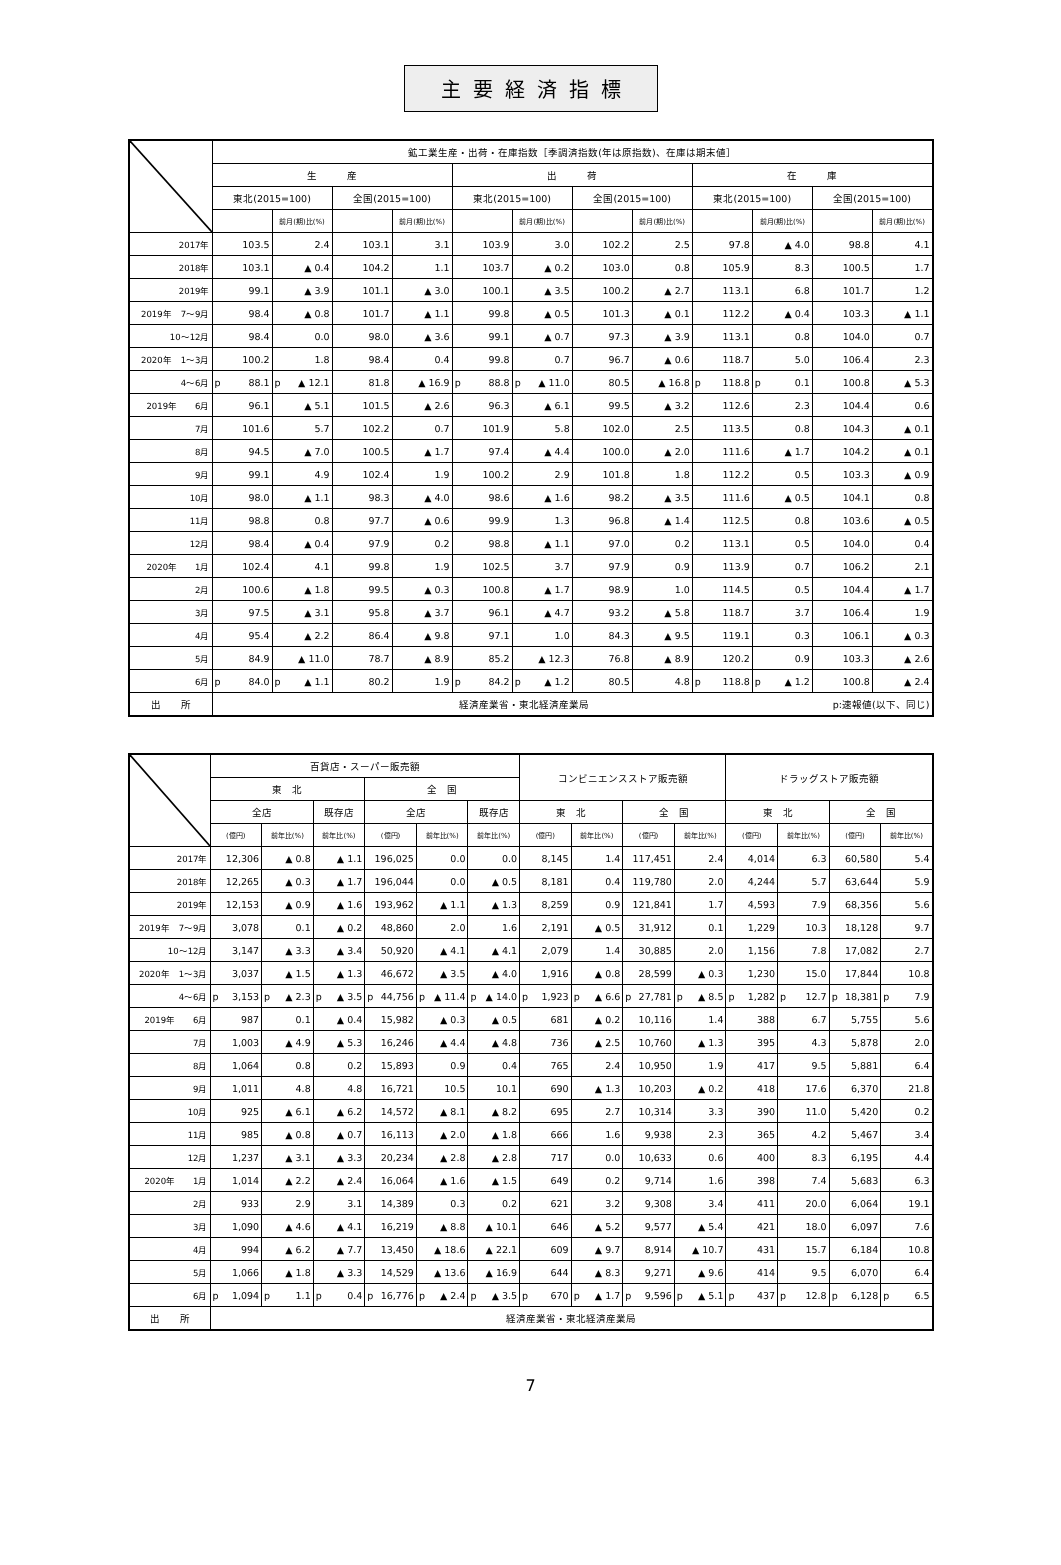主要経済指標
| | 鉱工業生産・出荷・在庫指数［季調済指数(年は原指数)、在庫は期末値］ | | | | | | | | | | | |
| --- | --- | --- | --- | --- | --- | --- | --- | --- | --- | --- | --- | --- |
| | 生 産 | | | | 出 荷 | | | | 在 庫 | | | |
| | 東北(2015=100) | | 全国(2015=100) | | 東北(2015=100) | | 全国(2015=100) | | 東北(2015=100) | | 全国(2015=100) | |
| | | 前月(期)比(%) | | 前月(期)比(%) | | 前月(期)比(%) | | 前月(期)比(%) | | 前月(期)比(%) | | 前月(期)比(%) |
| 2017年 | 103.5 | 2.4 | 103.1 | 3.1 | 103.9 | 3.0 | 102.2 | 2.5 | 97.8 | ▲ 4.0 | 98.8 | 4.1 |
| 2018年 | 103.1 | ▲ 0.4 | 104.2 | 1.1 | 103.7 | ▲ 0.2 | 103.0 | 0.8 | 105.9 | 8.3 | 100.5 | 1.7 |
| 2019年 | 99.1 | ▲ 3.9 | 101.1 | ▲ 3.0 | 100.1 | ▲ 3.5 | 100.2 | ▲ 2.7 | 113.1 | 6.8 | 101.7 | 1.2 |
| 2019年 7～9月 | 98.4 | ▲ 0.8 | 101.7 | ▲ 1.1 | 99.8 | ▲ 0.5 | 101.3 | ▲ 0.1 | 112.2 | ▲ 0.4 | 103.3 | ▲ 1.1 |
| 10～12月 | 98.4 | 0.0 | 98.0 | ▲ 3.6 | 99.1 | ▲ 0.7 | 97.3 | ▲ 3.9 | 113.1 | 0.8 | 104.0 | 0.7 |
| 2020年 1～3月 | 100.2 | 1.8 | 98.4 | 0.4 | 99.8 | 0.7 | 96.7 | ▲ 0.6 | 118.7 | 5.0 | 106.4 | 2.3 |
| 4～6月 | p 88.1 | p ▲ 12.1 | 81.8 | ▲ 16.9 | p 88.8 | p ▲ 11.0 | 80.5 | ▲ 16.8 | p 118.8 | p 0.1 | 100.8 | ▲ 5.3 |
| 2019年 6月 | 96.1 | ▲ 5.1 | 101.5 | ▲ 2.6 | 96.3 | ▲ 6.1 | 99.5 | ▲ 3.2 | 112.6 | 2.3 | 104.4 | 0.6 |
| 7月 | 101.6 | 5.7 | 102.2 | 0.7 | 101.9 | 5.8 | 102.0 | 2.5 | 113.5 | 0.8 | 104.3 | ▲ 0.1 |
| 8月 | 94.5 | ▲ 7.0 | 100.5 | ▲ 1.7 | 97.4 | ▲ 4.4 | 100.0 | ▲ 2.0 | 111.6 | ▲ 1.7 | 104.2 | ▲ 0.1 |
| 9月 | 99.1 | 4.9 | 102.4 | 1.9 | 100.2 | 2.9 | 101.8 | 1.8 | 112.2 | 0.5 | 103.3 | ▲ 0.9 |
| 10月 | 98.0 | ▲ 1.1 | 98.3 | ▲ 4.0 | 98.6 | ▲ 1.6 | 98.2 | ▲ 3.5 | 111.6 | ▲ 0.5 | 104.1 | 0.8 |
| 11月 | 98.8 | 0.8 | 97.7 | ▲ 0.6 | 99.9 | 1.3 | 96.8 | ▲ 1.4 | 112.5 | 0.8 | 103.6 | ▲ 0.5 |
| 12月 | 98.4 | ▲ 0.4 | 97.9 | 0.2 | 98.8 | ▲ 1.1 | 97.0 | 0.2 | 113.1 | 0.5 | 104.0 | 0.4 |
| 2020年 1月 | 102.4 | 4.1 | 99.8 | 1.9 | 102.5 | 3.7 | 97.9 | 0.9 | 113.9 | 0.7 | 106.2 | 2.1 |
| 2月 | 100.6 | ▲ 1.8 | 99.5 | ▲ 0.3 | 100.8 | ▲ 1.7 | 98.9 | 1.0 | 114.5 | 0.5 | 104.4 | ▲ 1.7 |
| 3月 | 97.5 | ▲ 3.1 | 95.8 | ▲ 3.7 | 96.1 | ▲ 4.7 | 93.2 | ▲ 5.8 | 118.7 | 3.7 | 106.4 | 1.9 |
| 4月 | 95.4 | ▲ 2.2 | 86.4 | ▲ 9.8 | 97.1 | 1.0 | 84.3 | ▲ 9.5 | 119.1 | 0.3 | 106.1 | ▲ 0.3 |
| 5月 | 84.9 | ▲ 11.0 | 78.7 | ▲ 8.9 | 85.2 | ▲ 12.3 | 76.8 | ▲ 8.9 | 120.2 | 0.9 | 103.3 | ▲ 2.6 |
| 6月 | p 84.0 | p ▲ 1.1 | 80.2 | 1.9 | p 84.2 | p ▲ 1.2 | 80.5 | 4.8 | p 118.8 | p ▲ 1.2 | 100.8 | ▲ 2.4 |
| 出 所 | 経済産業省・東北経済産業局 p:速報値(以下、同じ) | | | | | | | | | | | |
| | 百貨店・スーパー販売額 | | | | | | コンビニエンスストア販売額 | | | | ドラッグストア販売額 | | | |
| --- | --- | --- | --- | --- | --- | --- | --- | --- | --- | --- | --- | --- | --- | --- |
| | 東 北 | | | 全 国 | | | | | | | | | | |
| | 全店 | | 既存店 | 全店 | | 既存店 | 東 北 | | 全 国 | | 東 北 | | 全 国 | |
| | (億円) | 前年比(%) | 前年比(%) | (億円) | 前年比(%) | 前年比(%) | (億円) | 前年比(%) | (億円) | 前年比(%) | (億円) | 前年比(%) | (億円) | 前年比(%) |
| 2017年 | 12,306 | ▲ 0.8 | ▲ 1.1 | 196,025 | 0.0 | 0.0 | 8,145 | 1.4 | 117,451 | 2.4 | 4,014 | 6.3 | 60,580 | 5.4 |
| 2018年 | 12,265 | ▲ 0.3 | ▲ 1.7 | 196,044 | 0.0 | ▲ 0.5 | 8,181 | 0.4 | 119,780 | 2.0 | 4,244 | 5.7 | 63,644 | 5.9 |
| 2019年 | 12,153 | ▲ 0.9 | ▲ 1.6 | 193,962 | ▲ 1.1 | ▲ 1.3 | 8,259 | 0.9 | 121,841 | 1.7 | 4,593 | 7.9 | 68,356 | 5.6 |
| 2019年 7～9月 | 3,078 | 0.1 | ▲ 0.2 | 48,860 | 2.0 | 1.6 | 2,191 | ▲ 0.5 | 31,912 | 0.1 | 1,229 | 10.3 | 18,128 | 9.7 |
| 10～12月 | 3,147 | ▲ 3.3 | ▲ 3.4 | 50,920 | ▲ 4.1 | ▲ 4.1 | 2,079 | 1.4 | 30,885 | 2.0 | 1,156 | 7.8 | 17,082 | 2.7 |
| 2020年 1～3月 | 3,037 | ▲ 1.5 | ▲ 1.3 | 46,672 | ▲ 3.5 | ▲ 4.0 | 1,916 | ▲ 0.8 | 28,599 | ▲ 0.3 | 1,230 | 15.0 | 17,844 | 10.8 |
| 4～6月 | p 3,153 | p ▲ 2.3 | p ▲ 3.5 | p 44,756 | p ▲ 11.4 | p ▲ 14.0 | p 1,923 | p ▲ 6.6 | p 27,781 | p ▲ 8.5 | p 1,282 | p 12.7 | p 18,381 | p 7.9 |
| 2019年 6月 | 987 | 0.1 | ▲ 0.4 | 15,982 | ▲ 0.3 | ▲ 0.5 | 681 | ▲ 0.2 | 10,116 | 1.4 | 388 | 6.7 | 5,755 | 5.6 |
| 7月 | 1,003 | ▲ 4.9 | ▲ 5.3 | 16,246 | ▲ 4.4 | ▲ 4.8 | 736 | ▲ 2.5 | 10,760 | ▲ 1.3 | 395 | 4.3 | 5,878 | 2.0 |
| 8月 | 1,064 | 0.8 | 0.2 | 15,893 | 0.9 | 0.4 | 765 | 2.4 | 10,950 | 1.9 | 417 | 9.5 | 5,881 | 6.4 |
| 9月 | 1,011 | 4.8 | 4.8 | 16,721 | 10.5 | 10.1 | 690 | ▲ 1.3 | 10,203 | ▲ 0.2 | 418 | 17.6 | 6,370 | 21.8 |
| 10月 | 925 | ▲ 6.1 | ▲ 6.2 | 14,572 | ▲ 8.1 | ▲ 8.2 | 695 | 2.7 | 10,314 | 3.3 | 390 | 11.0 | 5,420 | 0.2 |
| 11月 | 985 | ▲ 0.8 | ▲ 0.7 | 16,113 | ▲ 2.0 | ▲ 1.8 | 666 | 1.6 | 9,938 | 2.3 | 365 | 4.2 | 5,467 | 3.4 |
| 12月 | 1,237 | ▲ 3.1 | ▲ 3.3 | 20,234 | ▲ 2.8 | ▲ 2.8 | 717 | 0.0 | 10,633 | 0.6 | 400 | 8.3 | 6,195 | 4.4 |
| 2020年 1月 | 1,014 | ▲ 2.2 | ▲ 2.4 | 16,064 | ▲ 1.6 | ▲ 1.5 | 649 | 0.2 | 9,714 | 1.6 | 398 | 7.4 | 5,683 | 6.3 |
| 2月 | 933 | 2.9 | 3.1 | 14,389 | 0.3 | 0.2 | 621 | 3.2 | 9,308 | 3.4 | 411 | 20.0 | 6,064 | 19.1 |
| 3月 | 1,090 | ▲ 4.6 | ▲ 4.1 | 16,219 | ▲ 8.8 | ▲ 10.1 | 646 | ▲ 5.2 | 9,577 | ▲ 5.4 | 421 | 18.0 | 6,097 | 7.6 |
| 4月 | 994 | ▲ 6.2 | ▲ 7.7 | 13,450 | ▲ 18.6 | ▲ 22.1 | 609 | ▲ 9.7 | 8,914 | ▲ 10.7 | 431 | 15.7 | 6,184 | 10.8 |
| 5月 | 1,066 | ▲ 1.8 | ▲ 3.3 | 14,529 | ▲ 13.6 | ▲ 16.9 | 644 | ▲ 8.3 | 9,271 | ▲ 9.6 | 414 | 9.5 | 6,070 | 6.4 |
| 6月 | p 1,094 | p 1.1 | p 0.4 | p 16,776 | p ▲ 2.4 | p ▲ 3.5 | p 670 | p ▲ 1.7 | p 9,596 | p ▲ 5.1 | p 437 | p 12.8 | p 6,128 | p 6.5 |
| 出 所 | 経済産業省・東北経済産業局 | | | | | | | | | | | | | |
7